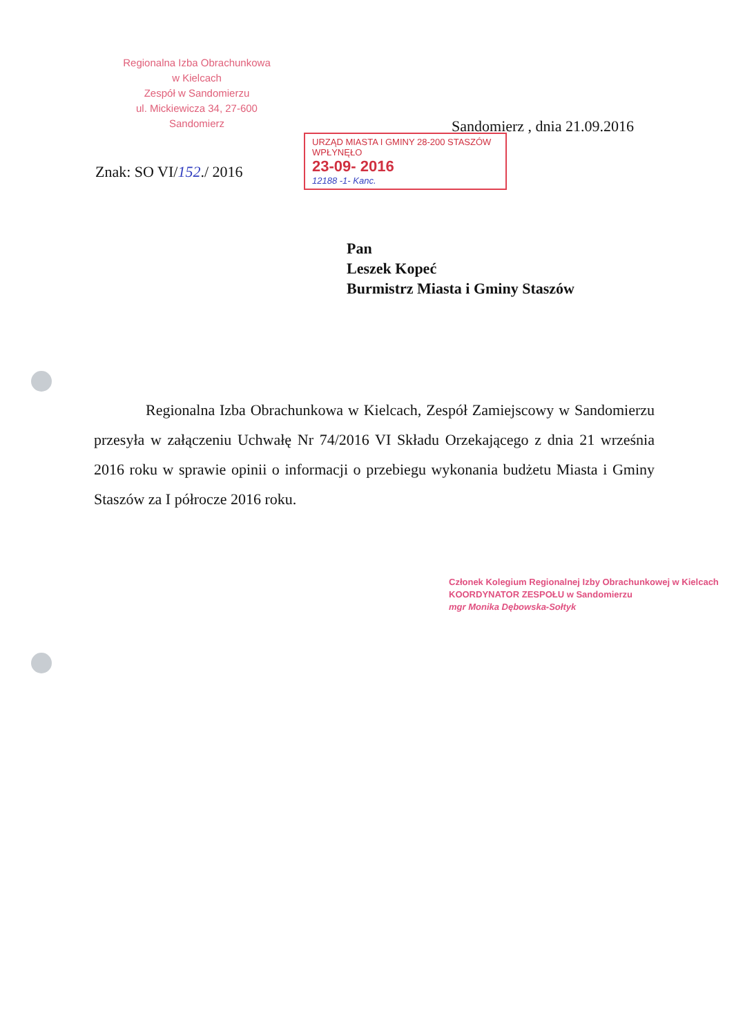Regionalna Izba Obrachunkowa
w Kielcach
Zespół w Sandomierzu
ul. Mickiewicza 34, 27-600 Sandomierz
Sandomierz , dnia 21.09.2016
Znak: SO VI/152./ 2016
URZĄD MIASTA I GMINY 28-200 STASZÓW
WPŁYNĘŁO
23-09- 2016
12188 -1- Kanc.
Pan
Leszek Kopeć
Burmistrz Miasta i Gminy Staszów
Regionalna Izba Obrachunkowa w Kielcach, Zespół Zamiejscowy w Sandomierzu przesyła w załączeniu Uchwałę Nr 74/2016 VI Składu Orzekającego z dnia 21 września 2016 roku w sprawie opinii o informacji o przebiegu wykonania budżetu Miasta i Gminy Staszów za I półrocze 2016 roku.
Członek Kolegium Regionalnej Izby Obrachunkowej w Kielcach
KOORDYNATOR ZESPOŁU w Sandomierzu
mgr Monika Dębowska-Sołtyk